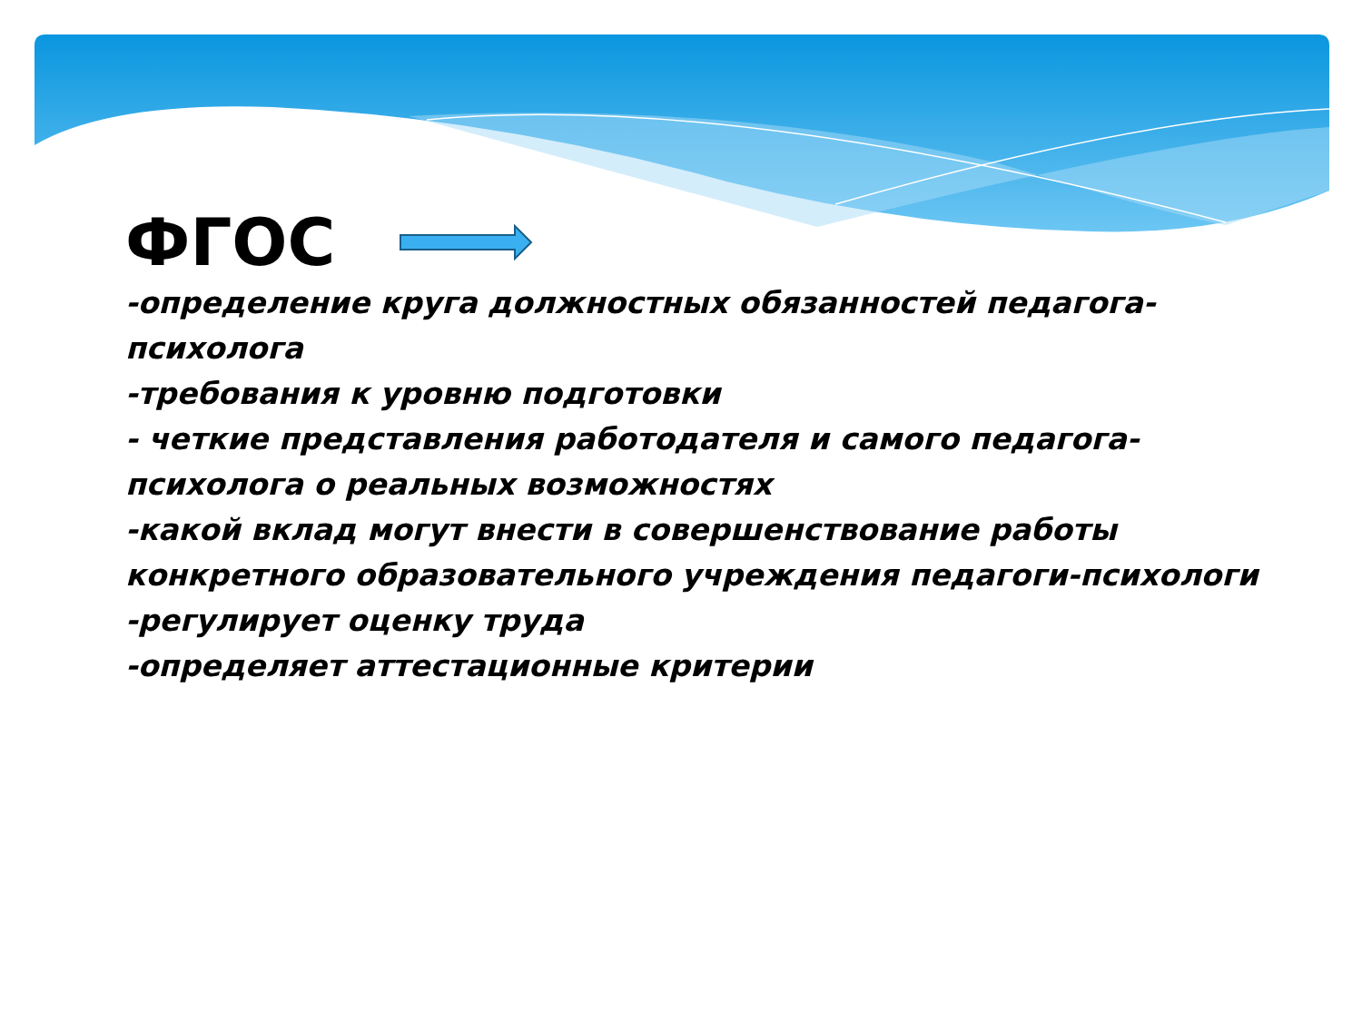ФГОС
-определение круга должностных обязанностей педагога-психолога
-требования к уровню подготовки
- четкие представления работодателя и самого педагога-психолога о реальных возможностях
-какой вклад могут внести в совершенствование работы конкретного образовательного учреждения педагоги-психологи
-регулирует оценку труда
-определяет аттестационные критерии